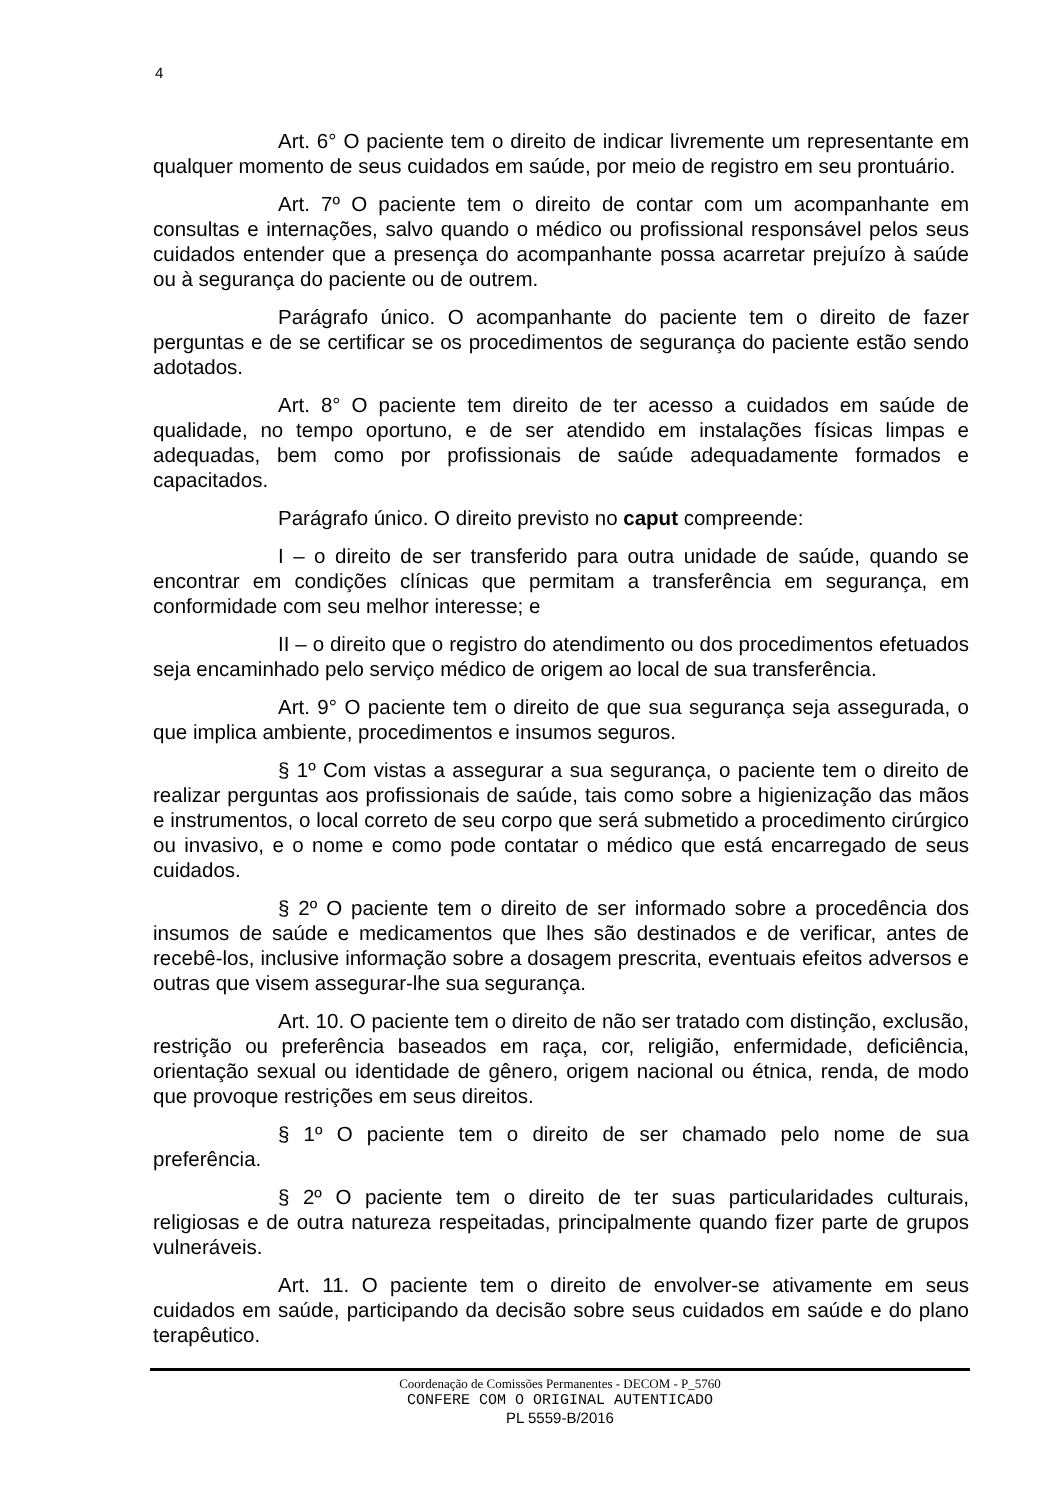4
Art. 6° O paciente tem o direito de indicar livremente um representante em qualquer momento de seus cuidados em saúde, por meio de registro em seu prontuário.
Art. 7º O paciente tem o direito de contar com um acompanhante em consultas e internações, salvo quando o médico ou profissional responsável pelos seus cuidados entender que a presença do acompanhante possa acarretar prejuízo à saúde ou à segurança do paciente ou de outrem.
Parágrafo único. O acompanhante do paciente tem o direito de fazer perguntas e de se certificar se os procedimentos de segurança do paciente estão sendo adotados.
Art. 8° O paciente tem direito de ter acesso a cuidados em saúde de qualidade, no tempo oportuno, e de ser atendido em instalações físicas limpas e adequadas, bem como por profissionais de saúde adequadamente formados e capacitados.
Parágrafo único. O direito previsto no caput compreende:
I – o direito de ser transferido para outra unidade de saúde, quando se encontrar em condições clínicas que permitam a transferência em segurança, em conformidade com seu melhor interesse; e
II – o direito que o registro do atendimento ou dos procedimentos efetuados seja encaminhado pelo serviço médico de origem ao local de sua transferência.
Art. 9° O paciente tem o direito de que sua segurança seja assegurada, o que implica ambiente, procedimentos e insumos seguros.
§ 1º Com vistas a assegurar a sua segurança, o paciente tem o direito de realizar perguntas aos profissionais de saúde, tais como sobre a higienização das mãos e instrumentos, o local correto de seu corpo que será submetido a procedimento cirúrgico ou invasivo, e o nome e como pode contatar o médico que está encarregado de seus cuidados.
§ 2º O paciente tem o direito de ser informado sobre a procedência dos insumos de saúde e medicamentos que lhes são destinados e de verificar, antes de recebê-los, inclusive informação sobre a dosagem prescrita, eventuais efeitos adversos e outras que visem assegurar-lhe sua segurança.
Art. 10. O paciente tem o direito de não ser tratado com distinção, exclusão, restrição ou preferência baseados em raça, cor, religião, enfermidade, deficiência, orientação sexual ou identidade de gênero, origem nacional ou étnica, renda, de modo que provoque restrições em seus direitos.
§ 1º O paciente tem o direito de ser chamado pelo nome de sua preferência.
§ 2º O paciente tem o direito de ter suas particularidades culturais, religiosas e de outra natureza respeitadas, principalmente quando fizer parte de grupos vulneráveis.
Art. 11. O paciente tem o direito de envolver-se ativamente em seus cuidados em saúde, participando da decisão sobre seus cuidados em saúde e do plano terapêutico.
Coordenação de Comissões Permanentes - DECOM - P_5760
CONFERE COM O ORIGINAL AUTENTICADO
PL 5559-B/2016